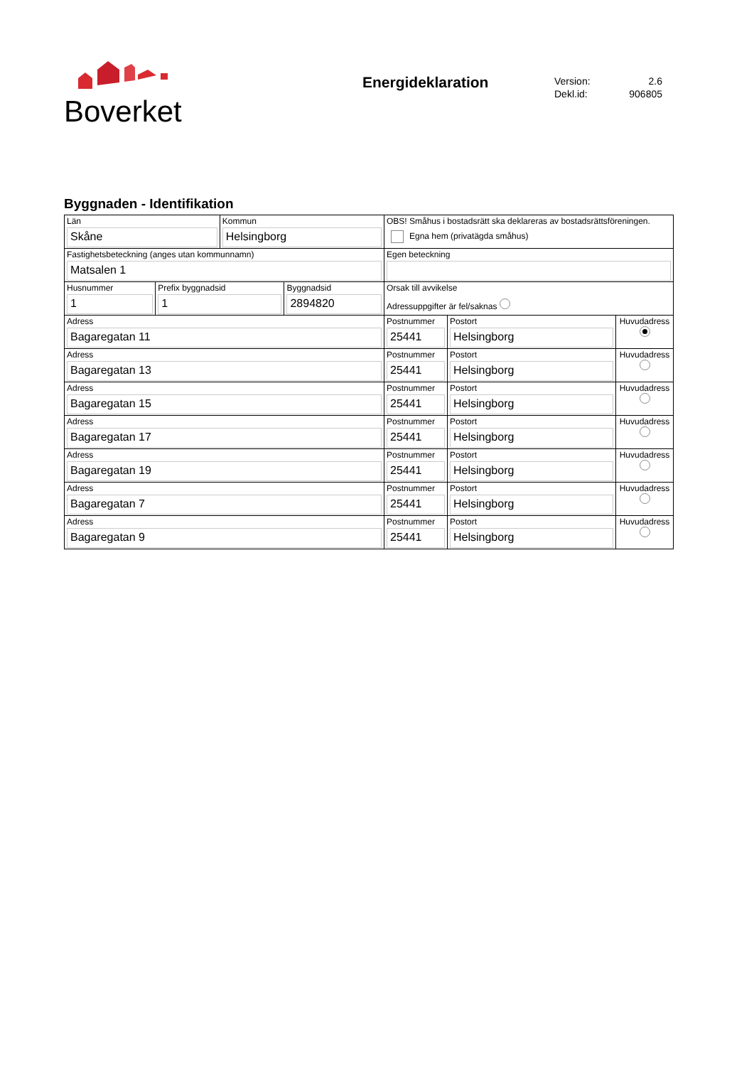Boverket
Energideklaration
| Version: | 2.6 |
| Dekl.id: | 906805 |
Byggnaden - Identifikation
| Län Skåne | | Kommun Helsingborg | | OBS! Småhus i bostadsrätt ska deklareras av bostadsrättsföreningen. Egna hem (privatägda småhus) | | |
| Fastighetsbeteckning (anges utan kommunnamn) Matsalen 1 | | | | Egen beteckning | | |
| Husnummer 1 | Prefix byggnadsid 1 | | Byggnadsid 2894820 | Orsak till avvikelse Adressuppgifter är fel/saknas | | |
| Adress Bagaregatan 11 | | | | Postnummer 25441 | Postort Helsingborg | Huvudadress |
| Adress Bagaregatan 13 | | | | Postnummer 25441 | Postort Helsingborg | Huvudadress |
| Adress Bagaregatan 15 | | | | Postnummer 25441 | Postort Helsingborg | Huvudadress |
| Adress Bagaregatan 17 | | | | Postnummer 25441 | Postort Helsingborg | Huvudadress |
| Adress Bagaregatan 19 | | | | Postnummer 25441 | Postort Helsingborg | Huvudadress |
| Adress Bagaregatan 7 | | | | Postnummer 25441 | Postort Helsingborg | Huvudadress |
| Adress Bagaregatan 9 | | | | Postnummer 25441 | Postort Helsingborg | Huvudadress |